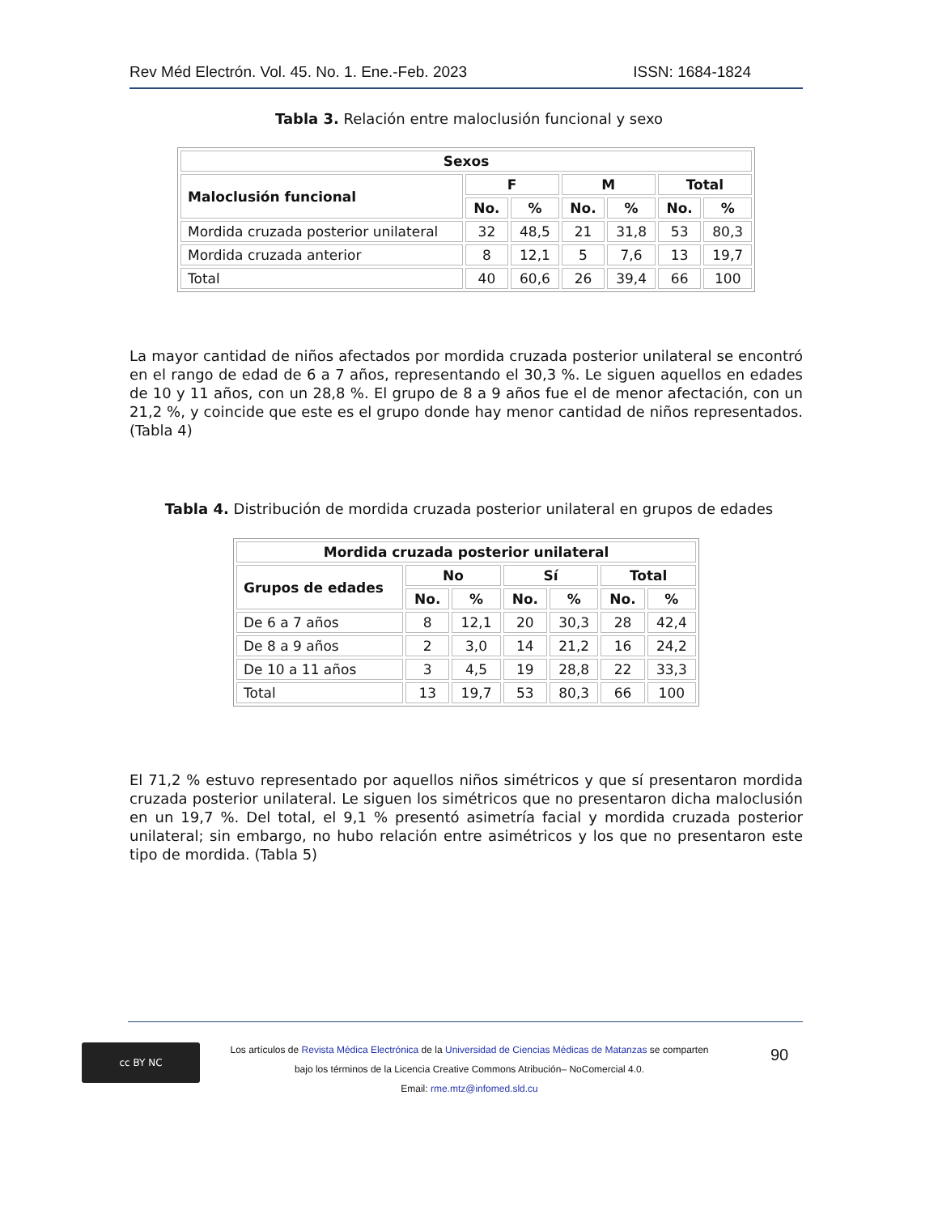Rev Méd Electrón. Vol. 45. No. 1. Ene.-Feb. 2023 ISSN: 1684-1824
Tabla 3. Relación entre maloclusión funcional y sexo
| Sexos | | | | | | |
| --- | --- | --- | --- | --- | --- | --- |
| Maloclusión funcional | F | | M | | Total | |
| | No. | % | No. | % | No. | % |
| Mordida cruzada posterior unilateral | 32 | 48,5 | 21 | 31,8 | 53 | 80,3 |
| Mordida cruzada anterior | 8 | 12,1 | 5 | 7,6 | 13 | 19,7 |
| Total | 40 | 60,6 | 26 | 39,4 | 66 | 100 |
La mayor cantidad de niños afectados por mordida cruzada posterior unilateral se encontró en el rango de edad de 6 a 7 años, representando el 30,3 %. Le siguen aquellos en edades de 10 y 11 años, con un 28,8 %. El grupo de 8 a 9 años fue el de menor afectación, con un 21,2 %, y coincide que este es el grupo donde hay menor cantidad de niños representados. (Tabla 4)
Tabla 4. Distribución de mordida cruzada posterior unilateral en grupos de edades
| Mordida cruzada posterior unilateral | | | | | | |
| --- | --- | --- | --- | --- | --- | --- |
| Grupos de edades | No | | Sí | | Total | |
| | No. | % | No. | % | No. | % |
| De 6 a 7 años | 8 | 12,1 | 20 | 30,3 | 28 | 42,4 |
| De 8 a 9 años | 2 | 3,0 | 14 | 21,2 | 16 | 24,2 |
| De 10 a 11 años | 3 | 4,5 | 19 | 28,8 | 22 | 33,3 |
| Total | 13 | 19,7 | 53 | 80,3 | 66 | 100 |
El 71,2 % estuvo representado por aquellos niños simétricos y que sí presentaron mordida cruzada posterior unilateral. Le siguen los simétricos que no presentaron dicha maloclusión en un 19,7 %. Del total, el 9,1 % presentó asimetría facial y mordida cruzada posterior unilateral; sin embargo, no hubo relación entre asimétricos y los que no presentaron este tipo de mordida. (Tabla 5)
cc BY NC
Los artículos de Revista Médica Electrónica de la Universidad de Ciencias Médicas de Matanzas se comparten
bajo los términos de la Licencia Creative Commons Atribución– NoComercial 4.0.
Email: rme.mtz@infomed.sld.cu
90